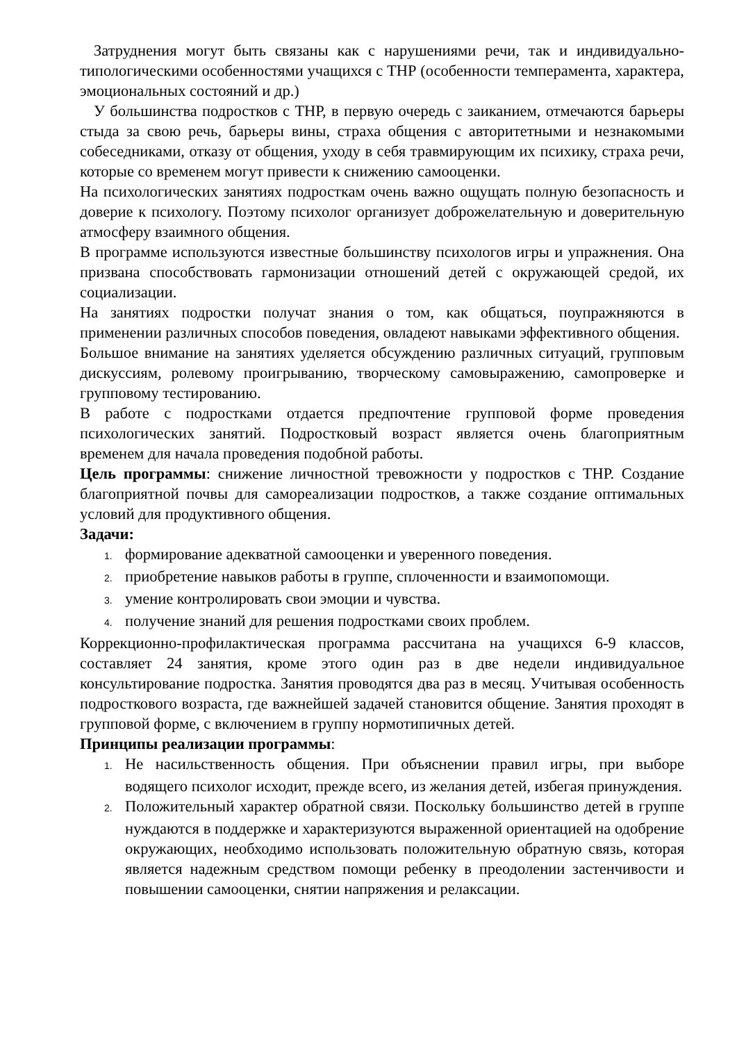Затруднения могут быть связаны как с нарушениями речи, так и индивидуально-типологическими особенностями учащихся с ТНР (особенности темперамента, характера, эмоциональных состояний и др.)
У большинства подростков с ТНР, в первую очередь с заиканием, отмечаются барьеры стыда за свою речь, барьеры вины, страха общения с авторитетными и незнакомыми собеседниками, отказу от общения, уходу в себя травмирующим их психику, страха речи, которые со временем могут привести к снижению самооценки.
На психологических занятиях подросткам очень важно ощущать полную безопасность и доверие к психологу. Поэтому психолог организует доброжелательную и доверительную атмосферу взаимного общения.
В программе используются известные большинству психологов игры и упражнения. Она призвана способствовать гармонизации отношений детей с окружающей средой, их социализации.
На занятиях подростки получат знания о том, как общаться, поупражняются в применении различных способов поведения, овладеют навыками эффективного общения.
Большое внимание на занятиях уделяется обсуждению различных ситуаций, групповым дискуссиям, ролевому проигрыванию, творческому самовыражению, самопроверке и групповому тестированию.
В работе с подростками отдается предпочтение групповой форме проведения психологических занятий. Подростковый возраст является очень благоприятным временем для начала проведения подобной работы.
Цель программы: снижение личностной тревожности у подростков с ТНР. Создание благоприятной почвы для самореализации подростков, а также создание оптимальных условий для продуктивного общения.
Задачи:
1. формирование адекватной самооценки и уверенного поведения.
2. приобретение навыков работы в группе, сплоченности и взаимопомощи.
3. умение контролировать свои эмоции и чувства.
4. получение знаний для решения подростками своих проблем.
Коррекционно-профилактическая программа рассчитана на учащихся 6-9 классов, составляет 24 занятия, кроме этого один раз в две недели индивидуальное консультирование подростка. Занятия проводятся два раз в месяц. Учитывая особенность подросткового возраста, где важнейшей задачей становится общение. Занятия проходят в групповой форме, с включением в группу нормотипичных детей.
Принципы реализации программы:
1. Не насильственность общения. При объяснении правил игры, при выборе водящего психолог исходит, прежде всего, из желания детей, избегая принуждения.
2. Положительный характер обратной связи. Поскольку большинство детей в группе нуждаются в поддержке и характеризуются выраженной ориентацией на одобрение окружающих, необходимо использовать положительную обратную связь, которая является надежным средством помощи ребенку в преодолении застенчивости и повышении самооценки, снятии напряжения и релаксации.